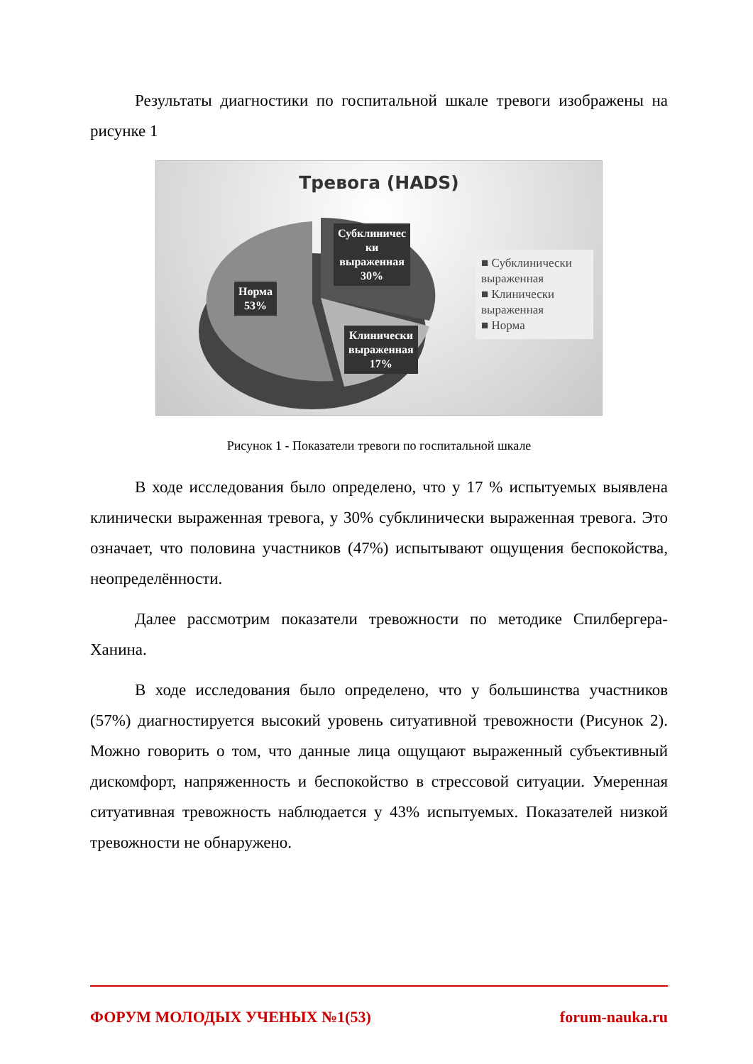Результаты диагностики по госпитальной шкале тревоги изображены на рисунке 1
Тревога (HADS)
Норма
53%
Субклиничес
ки
выраженная
30%
Клинически
выраженная
17%
■ Субклинически выраженная
■ Клинически выраженная
■ Норма
Рисунок 1 - Показатели тревоги по госпитальной шкале
В ходе исследования было определено, что у 17 % испытуемых выявлена клинически выраженная тревога, у 30% субклинически выраженная тревога. Это означает, что половина участников (47%) испытывают ощущения беспокойства, неопределённости.
Далее рассмотрим показатели тревожности по методике Спилбергера- Ханина.
В ходе исследования было определено, что у большинства участников (57%) диагностируется высокий уровень ситуативной тревожности (Рисунок 2). Можно говорить о том, что данные лица ощущают выраженный субъективный дискомфорт, напряженность и беспокойство в стрессовой ситуации. Умеренная ситуативная тревожность наблюдается у 43% испытуемых. Показателей низкой тревожности не обнаружено.
ФОРУМ МОЛОДЫХ УЧЕНЫХ №1(53) forum-nauka.ru